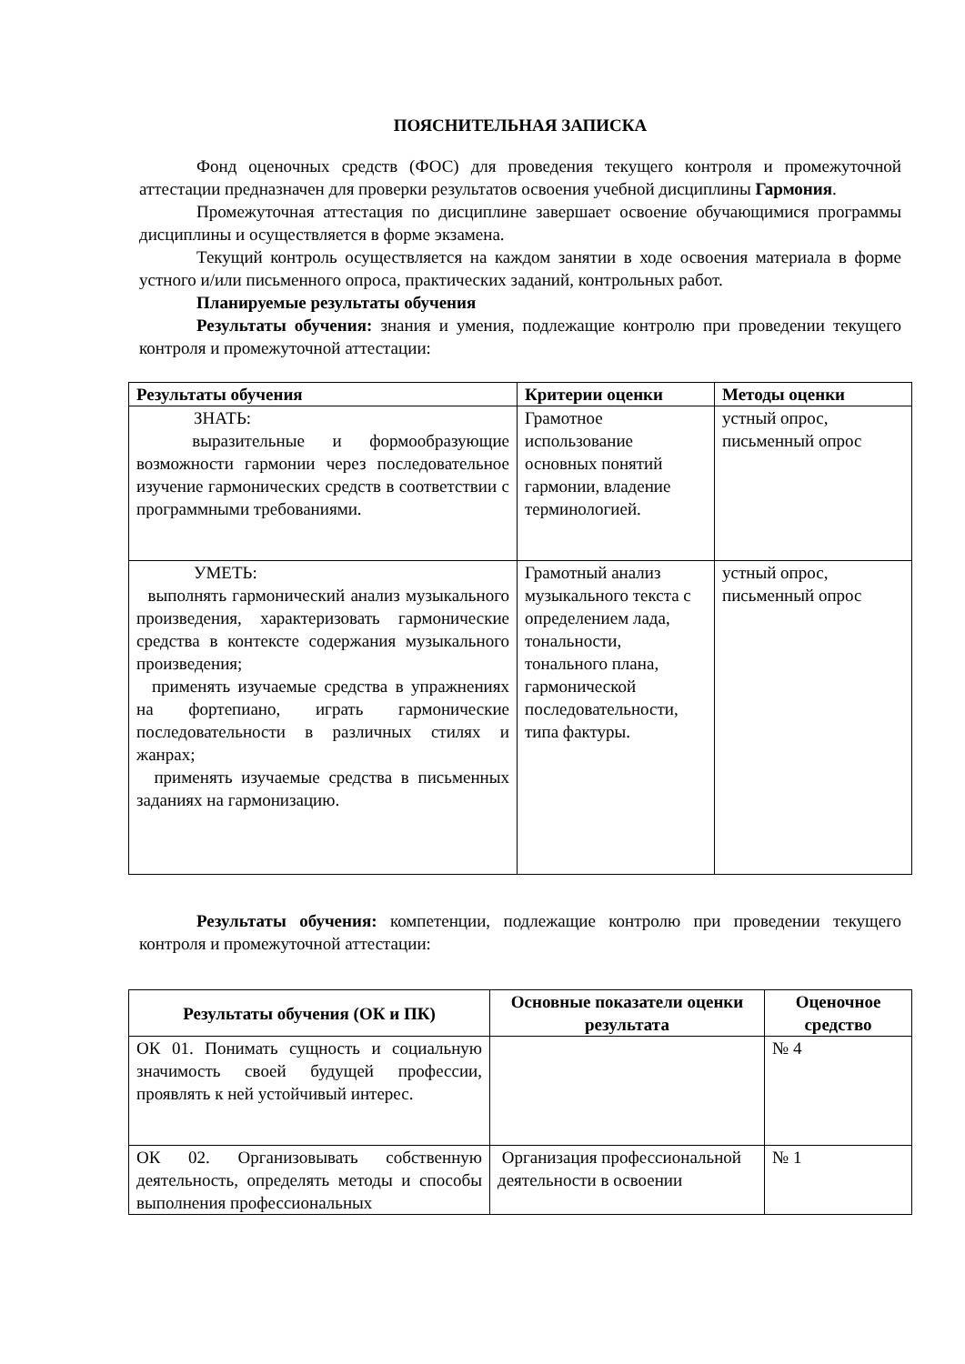ПОЯСНИТЕЛЬНАЯ ЗАПИСКА
Фонд оценочных средств (ФОС) для проведения текущего контроля и промежуточной аттестации предназначен для проверки результатов освоения учебной дисциплины Гармония.
Промежуточная аттестация по дисциплине завершает освоение обучающимися программы дисциплины и осуществляется в форме экзамена.
Текущий контроль осуществляется на каждом занятии в ходе освоения материала в форме устного и/или письменного опроса, практических заданий, контрольных работ.
Планируемые результаты обучения
Результаты обучения: знания и умения, подлежащие контролю при проведении текущего контроля и промежуточной аттестации:
| Результаты обучения | Критерии оценки | Методы оценки |
| --- | --- | --- |
| ЗНАТЬ: выразительные и формообразующие возможности гармонии через последовательное изучение гармонических средств в соответствии с программными требованиями. | Грамотное использование основных понятий гармонии, владение терминологией. | устный опрос, письменный опрос |
| УМЕТЬ: выполнять гармонический анализ музыкального произведения, характеризовать гармонические средства в контексте содержания музыкального произведения; применять изучаемые средства в упражнениях на фортепиано, играть гармонические последовательности в различных стилях и жанрах; применять изучаемые средства в письменных заданиях на гармонизацию. | Грамотный анализ музыкального текста с определением лада, тональности, тонального плана, гармонической последовательности, типа фактуры. | устный опрос, письменный опрос |
Результаты обучения: компетенции, подлежащие контролю при проведении текущего контроля и промежуточной аттестации:
| Результаты обучения (ОК и ПК) | Основные показатели оценки результата | Оценочное средство |
| --- | --- | --- |
| ОК 01. Понимать сущность и социальную значимость своей будущей профессии, проявлять к ней устойчивый интерес. | | № 4 |
| ОК 02. Организовывать собственную деятельность, определять методы и способы выполнения профессиональных | Организация профессиональной деятельности в освоении | № 1 |